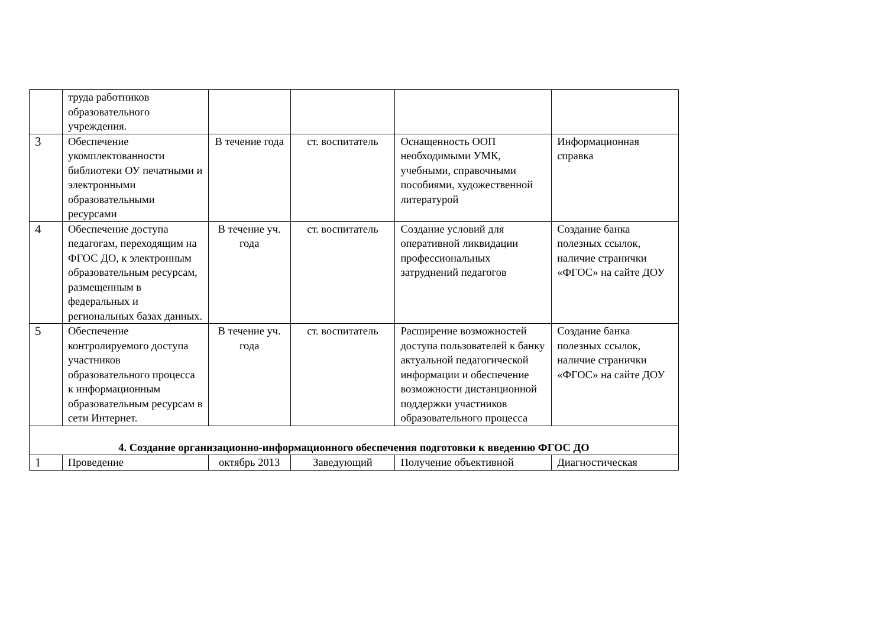| | труда работников образовательного учреждения. | | | | |
| 3 | Обеспечение укомплектованности библиотеки ОУ печатными и электронными образовательными ресурсами | В течение года | ст. воспитатель | Оснащенность ООП необходимыми УМК, учебными, справочными пособиями, художественной литературой | Информационная справка |
| 4 | Обеспечение доступа педагогам, переходящим на ФГОС ДО, к электронным образовательным ресурсам, размещенным в федеральных и региональных базах данных. | В течение уч. года | ст. воспитатель | Создание условий для оперативной ликвидации профессиональных затруднений педагогов | Создание банка полезных ссылок, наличие странички «ФГОС» на сайте ДОУ |
| 5 | Обеспечение контролируемого доступа участников образовательного процесса к информационным образовательным ресурсам в сети Интернет. | В течение уч. года | ст. воспитатель | Расширение возможностей доступа пользователей к банку актуальной педагогической информации и обеспечение возможности дистанционной поддержки участников образовательного процесса | Создание банка полезных ссылок, наличие странички «ФГОС» на сайте ДОУ |
| 4. Создание организационно-информационного обеспечения подготовки к введению ФГОС ДО | | | | | |
| 1 | Проведение | октябрь 2013 | Заведующий | Получение объективной | Диагностическая |